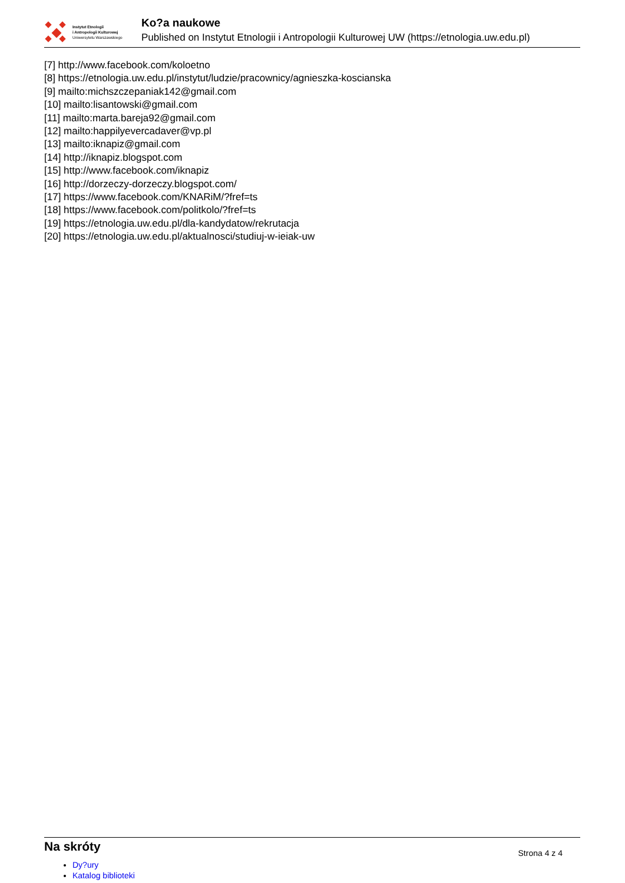Instytut Etnologii
i Antropologii Kulturowej
Uniwersytetu Warszawskiego
Ko?a naukowe
Published on Instytut Etnologii i Antropologii Kulturowej UW (https://etnologia.uw.edu.pl)
[7] http://www.facebook.com/koloetno
[8] https://etnologia.uw.edu.pl/instytut/ludzie/pracownicy/agnieszka-koscianska
[9] mailto:michszczepaniak142@gmail.com
[10] mailto:lisantowski@gmail.com
[11] mailto:marta.bareja92@gmail.com
[12] mailto:happilyevercadaver@vp.pl
[13] mailto:iknapiz@gmail.com
[14] http://iknapiz.blogspot.com
[15] http://www.facebook.com/iknapiz
[16] http://dorzeczy-dorzeczy.blogspot.com/
[17] https://www.facebook.com/KNARiM/?fref=ts
[18] https://www.facebook.com/politkolo/?fref=ts
[19] https://etnologia.uw.edu.pl/dla-kandydatow/rekrutacja
[20] https://etnologia.uw.edu.pl/aktualnosci/studiuj-w-ieiak-uw
Na skróty
Strona 4 z 4
Dy?ury
Katalog biblioteki